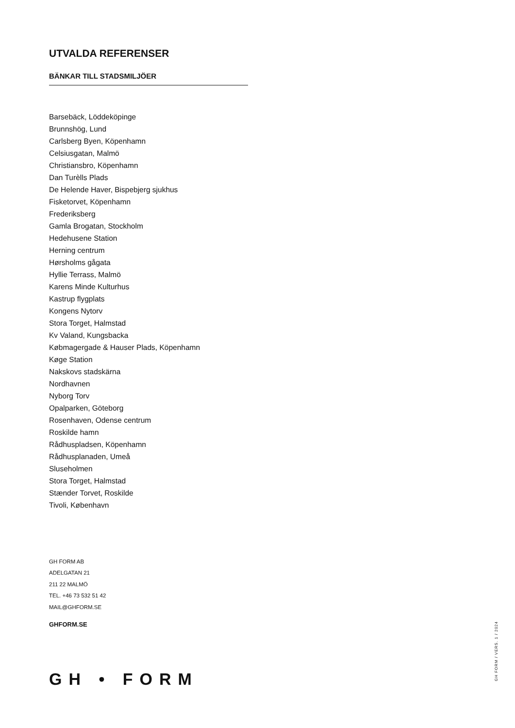UTVALDA REFERENSER
BÄNKAR TILL STADSMILJÖER
Barsebäck, Löddeköpinge
Brunnshög, Lund
Carlsberg Byen, Köpenhamn
Celsiusgatan, Malmö
Christiansbro, Köpenhamn
Dan Turèlls Plads
De Helende Haver, Bispebjerg sjukhus
Fisketorvet, Köpenhamn
Frederiksberg
Gamla Brogatan, Stockholm
Hedehusene Station
Herning centrum
Hørsholms gågata
Hyllie Terrass, Malmö
Karens Minde Kulturhus
Kastrup flygplats
Kongens Nytorv
Stora Torget, Halmstad
Kv Valand, Kungsbacka
Købmagergade & Hauser Plads, Köpenhamn
Køge Station
Nakskovs stadskärna
Nordhavnen
Nyborg Torv
Opalparken, Göteborg
Rosenhaven, Odense centrum
Roskilde hamn
Rådhuspladsen, Köpenhamn
Rådhusplanaden, Umeå
Sluseholmen
Stora Torget, Halmstad
Stænder Torvet, Roskilde
Tivoli, København
GH FORM AB
ADELGATAN 21
211 22 MALMÖ
TEL. +46 73 532 51 42
MAIL@GHFORM.SE
GHFORM.SE
GH • FORM
GH FORM / VERS. 1 / 2024